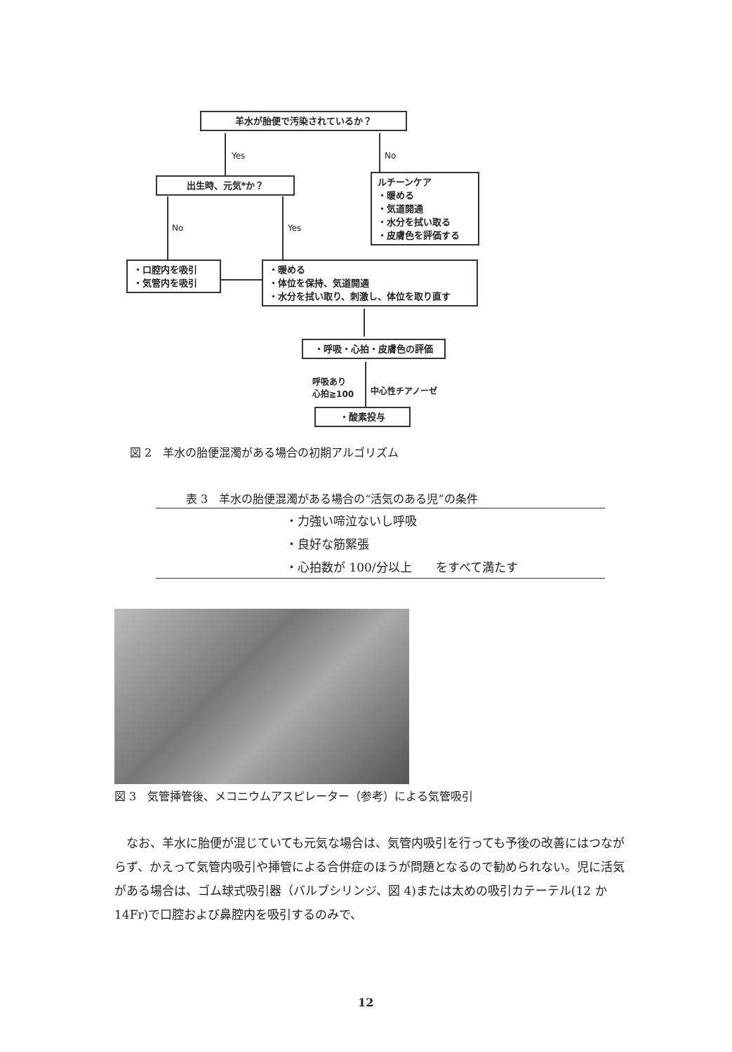羊水が胎便で汚染されているか？
Yes No
出生時、元気*か？
ルチーンケア
・暖める
・気道開通
・水分を拭い取る
・皮膚色を評価する
No Yes
・口腔内を吸引
・気管内を吸引
・暖める
・体位を保持、気道開通
・水分を拭い取り、刺激し、体位を取り直す
・呼吸・心拍・皮膚色の評価
呼吸あり
心拍≧100
中心性チアノーゼ
・酸素投与
図 2　羊水の胎便混濁がある場合の初期アルゴリズム
表 3　羊水の胎便混濁がある場合の“活気のある児”の条件
| ・力強い啼泣ないし呼吸 |
| ・良好な筋緊張 |
| ・心拍数が 100/分以上 をすべて満たす |
図 3　気管挿管後、メコニウムアスピレーター（参考）による気管吸引
なお、羊水に胎便が混じていても元気な場合は、気管内吸引を行っても予後の改善にはつながらず、かえって気管内吸引や挿管による合併症のほうが問題となるので勧められない。児に活気がある場合は、ゴム球式吸引器（バルブシリンジ、図 4)または太めの吸引カテーテル(12 か 14Fr)で口腔および鼻腔内を吸引するのみで、
12